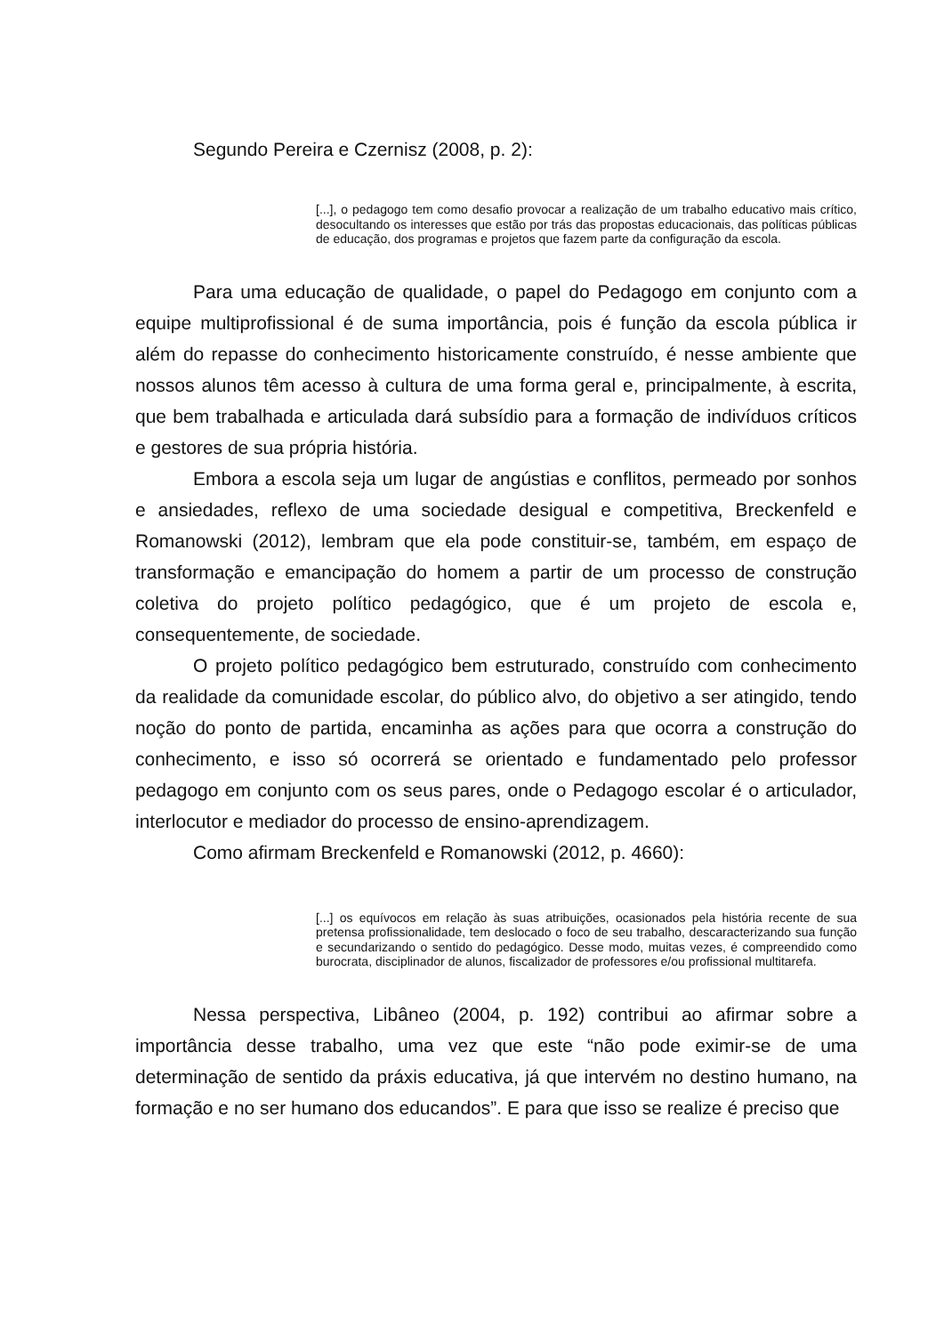Segundo Pereira e Czernisz (2008, p. 2):
[...], o pedagogo tem como desafio provocar a realização de um trabalho educativo mais crítico, desocultando os interesses que estão por trás das propostas educacionais, das políticas públicas de educação, dos programas e projetos que fazem parte da configuração da escola.
Para uma educação de qualidade, o papel do Pedagogo em conjunto com a equipe multiprofissional é de suma importância, pois é função da escola pública ir além do repasse do conhecimento historicamente construído, é nesse ambiente que nossos alunos têm acesso à cultura de uma forma geral e, principalmente, à escrita, que bem trabalhada e articulada dará subsídio para a formação de indivíduos críticos e gestores de sua própria história.
Embora a escola seja um lugar de angústias e conflitos, permeado por sonhos e ansiedades, reflexo de uma sociedade desigual e competitiva, Breckenfeld e Romanowski (2012), lembram que ela pode constituir-se, também, em espaço de transformação e emancipação do homem a partir de um processo de construção coletiva do projeto político pedagógico, que é um projeto de escola e, consequentemente, de sociedade.
O projeto político pedagógico bem estruturado, construído com conhecimento da realidade da comunidade escolar, do público alvo, do objetivo a ser atingido, tendo noção do ponto de partida, encaminha as ações para que ocorra a construção do conhecimento, e isso só ocorrerá se orientado e fundamentado pelo professor pedagogo em conjunto com os seus pares, onde o Pedagogo escolar é o articulador, interlocutor e mediador do processo de ensino-aprendizagem.
Como afirmam Breckenfeld e Romanowski (2012, p. 4660):
[...] os equívocos em relação às suas atribuições, ocasionados pela história recente de sua pretensa profissionalidade, tem deslocado o foco de seu trabalho, descaracterizando sua função e secundarizando o sentido do pedagógico. Desse modo, muitas vezes, é compreendido como burocrata, disciplinador de alunos, fiscalizador de professores e/ou profissional multitarefa.
Nessa perspectiva, Libâneo (2004, p. 192) contribui ao afirmar sobre a importância desse trabalho, uma vez que este “não pode eximir-se de uma determinação de sentido da práxis educativa, já que intervém no destino humano, na formação e no ser humano dos educandos”. E para que isso se realize é preciso que